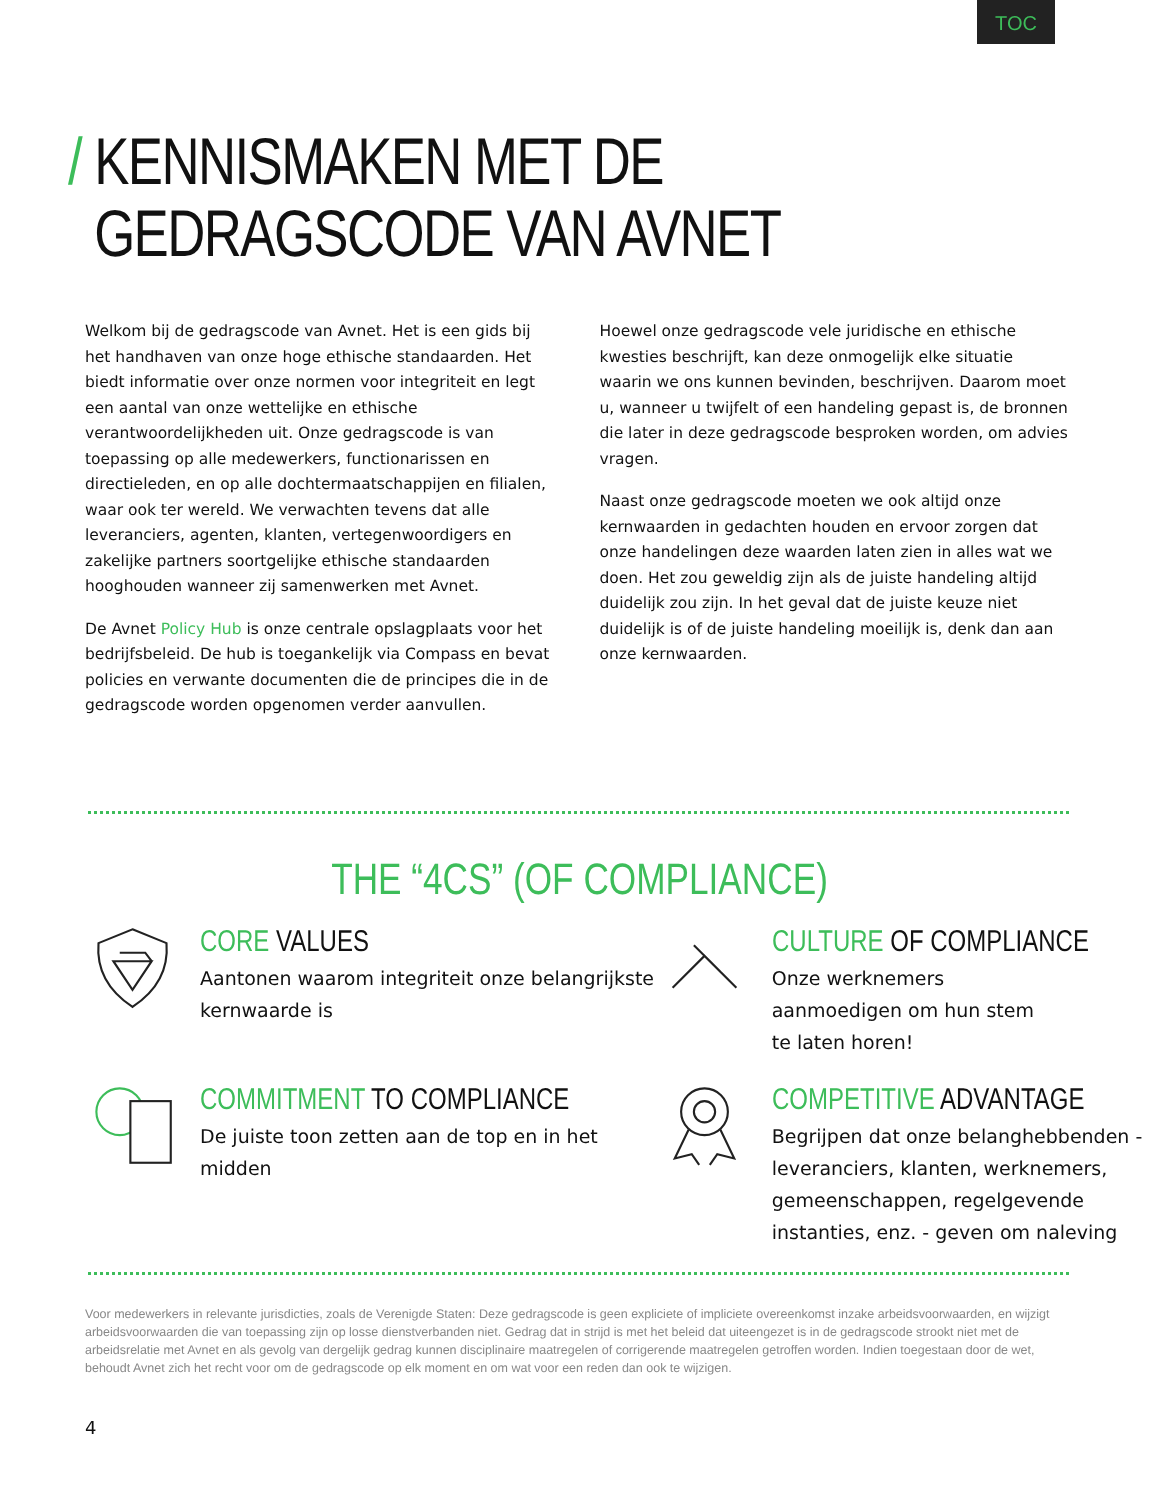TOC
/ KENNISMAKEN MET DE
GEDRAGSCODE VAN AVNET
Welkom bij de gedragscode van Avnet. Het is een gids bij het handhaven van onze hoge ethische standaarden. Het biedt informatie over onze normen voor integriteit en legt een aantal van onze wettelijke en ethische verantwoordelijkheden uit. Onze gedragscode is van toepassing op alle medewerkers, functionarissen en directieleden, en op alle dochtermaatschappijen en filialen, waar ook ter wereld. We verwachten tevens dat alle leveranciers, agenten, klanten, vertegenwoordigers en zakelijke partners soortgelijke ethische standaarden hooghouden wanneer zij samenwerken met Avnet.
De Avnet Policy Hub is onze centrale opslagplaats voor het bedrijfsbeleid. De hub is toegankelijk via Compass en bevat policies en verwante documenten die de principes die in de gedragscode worden opgenomen verder aanvullen.
Hoewel onze gedragscode vele juridische en ethische kwesties beschrijft, kan deze onmogelijk elke situatie waarin we ons kunnen bevinden, beschrijven. Daarom moet u, wanneer u twijfelt of een handeling gepast is, de bronnen die later in deze gedragscode besproken worden, om advies vragen.
Naast onze gedragscode moeten we ook altijd onze kernwaarden in gedachten houden en ervoor zorgen dat onze handelingen deze waarden laten zien in alles wat we doen. Het zou geweldig zijn als de juiste handeling altijd duidelijk zou zijn. In het geval dat de juiste keuze niet duidelijk is of de juiste handeling moeilijk is, denk dan aan onze kernwaarden.
THE “4CS” (OF COMPLIANCE)
CORE VALUES
Aantonen waarom integriteit onze belangrijkste kernwaarde is
CULTURE OF COMPLIANCE
Onze werknemers
aanmoedigen om hun stem
te laten horen!
COMMITMENT TO COMPLIANCE
De juiste toon zetten aan de top en in het midden
COMPETITIVE ADVANTAGE
Begrijpen dat onze belanghebbenden - leveranciers, klanten, werknemers, gemeenschappen, regelgevende instanties, enz. - geven om naleving
Voor medewerkers in relevante jurisdicties, zoals de Verenigde Staten: Deze gedragscode is geen expliciete of impliciete overeenkomst inzake arbeidsvoorwaarden, en wijzigt arbeidsvoorwaarden die van toepassing zijn op losse dienstverbanden niet. Gedrag dat in strijd is met het beleid dat uiteengezet is in de gedragscode strookt niet met de arbeidsrelatie met Avnet en als gevolg van dergelijk gedrag kunnen disciplinaire maatregelen of corrigerende maatregelen getroffen worden. Indien toegestaan door de wet, behoudt Avnet zich het recht voor om de gedragscode op elk moment en om wat voor een reden dan ook te wijzigen.
4